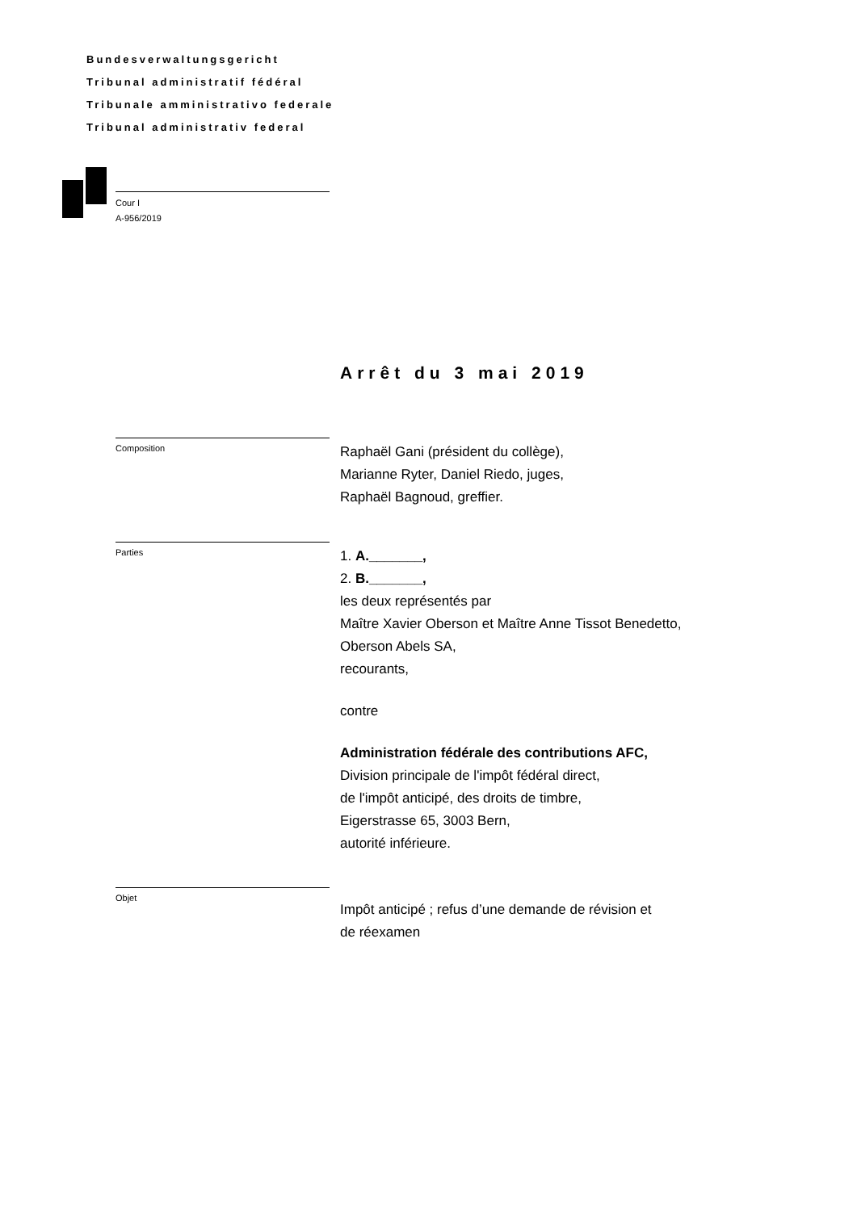Bundesverwaltungsgericht
Tribunal administratif fédéral
Tribunale amministrativo federale
Tribunal administrativ federal
Cour I
A-956/2019
Arrêt du 3 mai 2019
Composition
Raphaël Gani (président du collège),
Marianne Ryter, Daniel Riedo, juges,
Raphaël Bagnoud, greffier.
Parties
1. A._______,
2. B._______,
les deux représentés par
Maître Xavier Oberson et Maître Anne Tissot Benedetto,
Oberson Abels SA,
recourants,
contre
Administration fédérale des contributions AFC,
Division principale de l'impôt fédéral direct,
de l'impôt anticipé, des droits de timbre,
Eigerstrasse 65, 3003 Bern,
autorité inférieure.
Objet
Impôt anticipé ; refus d’une demande de révision et
de réexamen